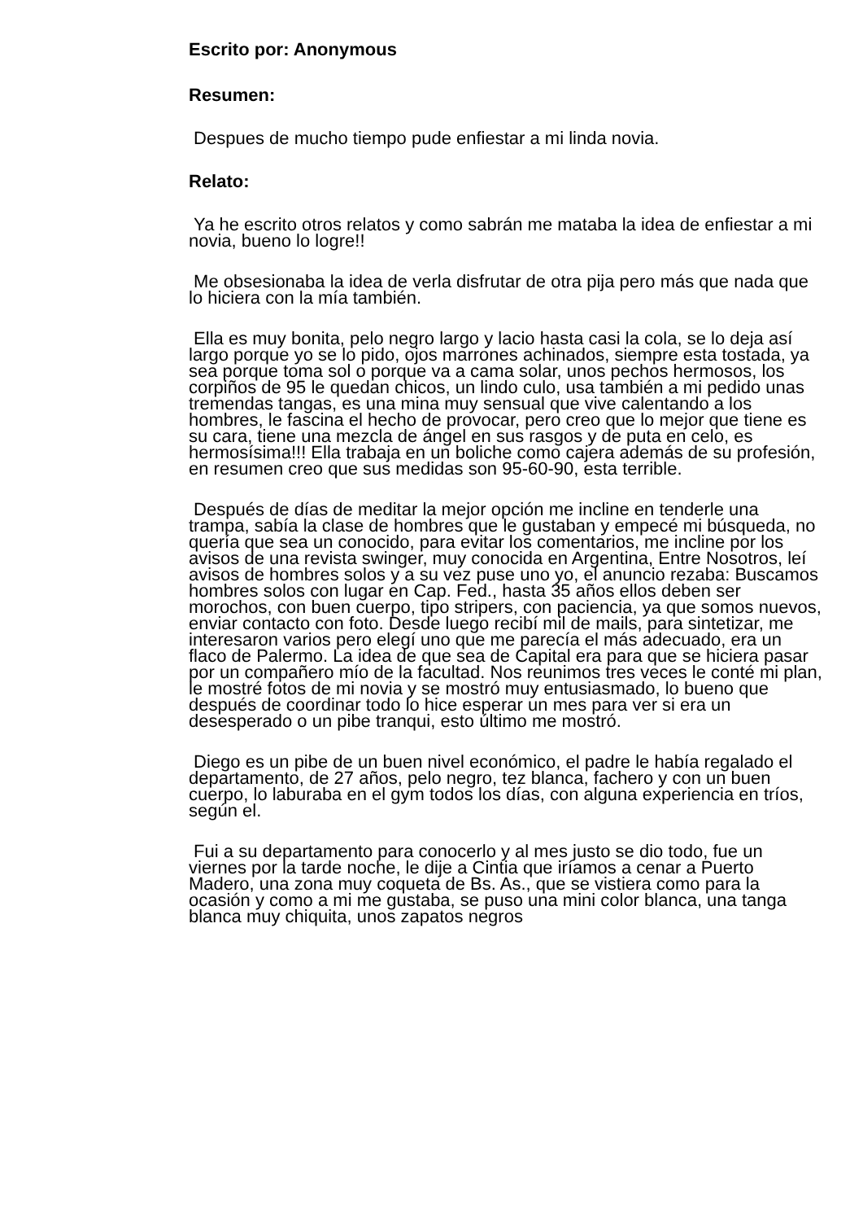Escrito por: Anonymous
Resumen:
Despues de mucho tiempo pude enfiestar a mi linda novia.
Relato:
Ya he escrito otros relatos y como sabrán me mataba la idea de enfiestar a mi novia, bueno lo logre!!
Me obsesionaba la idea de verla disfrutar de otra pija pero más que nada que lo hiciera con la mía también.
Ella es muy bonita, pelo negro largo y lacio hasta casi la cola, se lo deja así largo porque yo se lo pido, ojos marrones achinados, siempre esta tostada, ya sea porque toma sol o porque va a cama solar, unos pechos hermosos, los corpiños de 95 le quedan chicos, un lindo culo, usa también a mi pedido unas tremendas tangas, es una mina muy sensual que vive calentando a los hombres, le fascina el hecho de provocar, pero creo que lo mejor que tiene es su cara, tiene una mezcla de ángel en sus rasgos y de puta en celo, es hermosísima!!! Ella trabaja en un boliche como cajera además de su profesión, en resumen creo que sus medidas son 95-60-90, esta terrible.
Después de días de meditar la mejor opción me incline en tenderle una trampa, sabía la clase de hombres que le gustaban y empecé mi búsqueda, no quería que sea un conocido, para evitar los comentarios, me incline por los avisos de una revista swinger, muy conocida en Argentina, Entre Nosotros, leí avisos de hombres solos y a su vez puse uno yo, el anuncio rezaba: Buscamos hombres solos con lugar en Cap. Fed., hasta 35 años ellos deben ser morochos, con buen cuerpo, tipo stripers, con paciencia, ya que somos nuevos, enviar contacto con foto. Desde luego recibí mil de mails, para sintetizar, me interesaron varios pero elegí uno que me parecía el más adecuado, era un flaco de Palermo. La idea de que sea de Capital era para que se hiciera pasar por un compañero mío de la facultad. Nos reunimos tres veces le conté mi plan, le mostré fotos de mi novia y se mostró muy entusiasmado, lo bueno que después de coordinar todo lo hice esperar un mes para ver si era un desesperado o un pibe tranqui, esto último me mostró.
Diego es un pibe de un buen nivel económico, el padre le había regalado el departamento, de 27 años, pelo negro, tez blanca, fachero y con un buen cuerpo, lo laburaba en el gym todos los días, con alguna experiencia en tríos, según el.
Fui a su departamento para conocerlo y al mes justo se dio todo, fue un viernes por la tarde noche, le dije a Cintia que iríamos a cenar a Puerto Madero, una zona muy coqueta de Bs. As., que se vistiera como para la ocasión y como a mi me gustaba, se puso una mini color blanca, una tanga blanca muy chiquita, unos zapatos negros